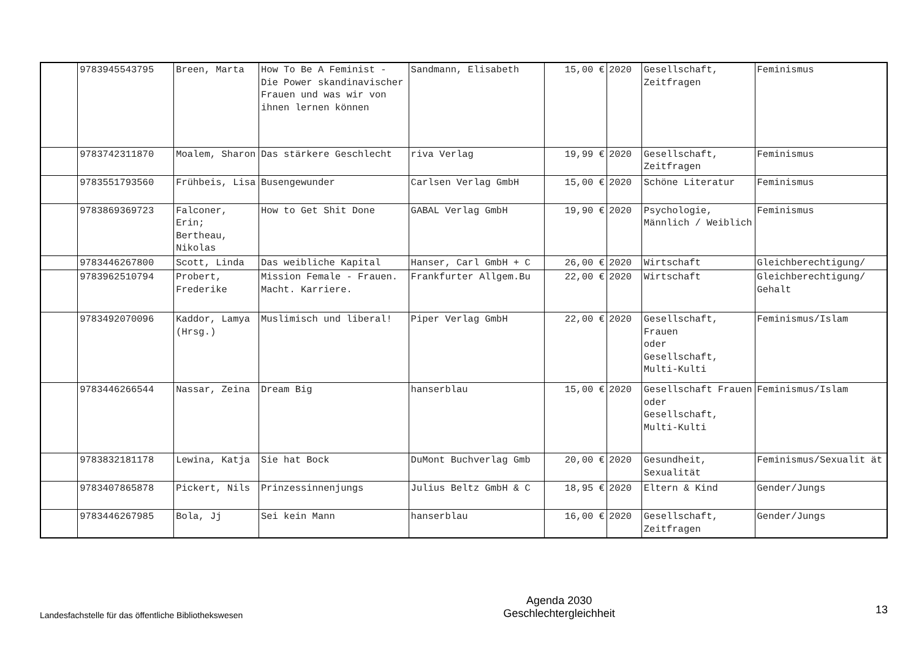| | 9783945543795 | Breen, Marta | How To Be A Feminist - Die Power skandinavischer Frauen und was wir von ihnen lernen können | Sandmann, Elisabeth | 15,00 € | 2020 | Gesellschaft, Zeitfragen | Feminismus |
| | 9783742311870 | Moalem, Sharon | Das stärkere Geschlecht | riva Verlag | 19,99 € | 2020 | Gesellschaft, Zeitfragen | Feminismus |
| | 9783551793560 | Frühbeis, Lisa | Busengewunder | Carlsen Verlag GmbH | 15,00 € | 2020 | Schöne Literatur | Feminismus |
| | 9783869369723 | Falconer, Erin; Bertheau, Nikolas | How to Get Shit Done | GABAL Verlag GmbH | 19,90 € | 2020 | Psychologie, Männlich / Weiblich | Feminismus |
| | 9783446267800 | Scott, Linda | Das weibliche Kapital | Hanser, Carl GmbH + C | 26,00 € | 2020 | Wirtschaft | Gleichberechtigung/ |
| | 9783962510794 | Probert, Frederike | Mission Female - Frauen. Macht. Karriere. | Frankfurter Allgem.Bu | 22,00 € | 2020 | Wirtschaft | Gleichberechtigung/ Gehalt |
| | 9783492070096 | Kaddor, Lamya (Hrsg.) | Muslimisch und liberal! | Piper Verlag GmbH | 22,00 € | 2020 | Gesellschaft, Frauen oder Gesellschaft, Multi-Kulti | Feminismus/Islam |
| | 9783446266544 | Nassar, Zeina | Dream Big | hanserblau | 15,00 € | 2020 | Gesellschaft Frauen oder Gesellschaft, Multi-Kulti | Feminismus/Islam |
| | 9783832181178 | Lewina, Katja | Sie hat Bock | DuMont Buchverlag Gmb | 20,00 € | 2020 | Gesundheit, Sexualität | Feminismus/Sexualit ät |
| | 9783407865878 | Pickert, Nils | Prinzessinnenjungs | Julius Beltz GmbH & C | 18,95 € | 2020 | Eltern & Kind | Gender/Jungs |
| | 9783446267985 | Bola, Jj | Sei kein Mann | hanserblau | 16,00 € | 2020 | Gesellschaft, Zeitfragen | Gender/Jungs |
Landesfachstelle für das öffentliche Bibliothekswesen
Agenda 2030
Geschlechtergleichheit
13